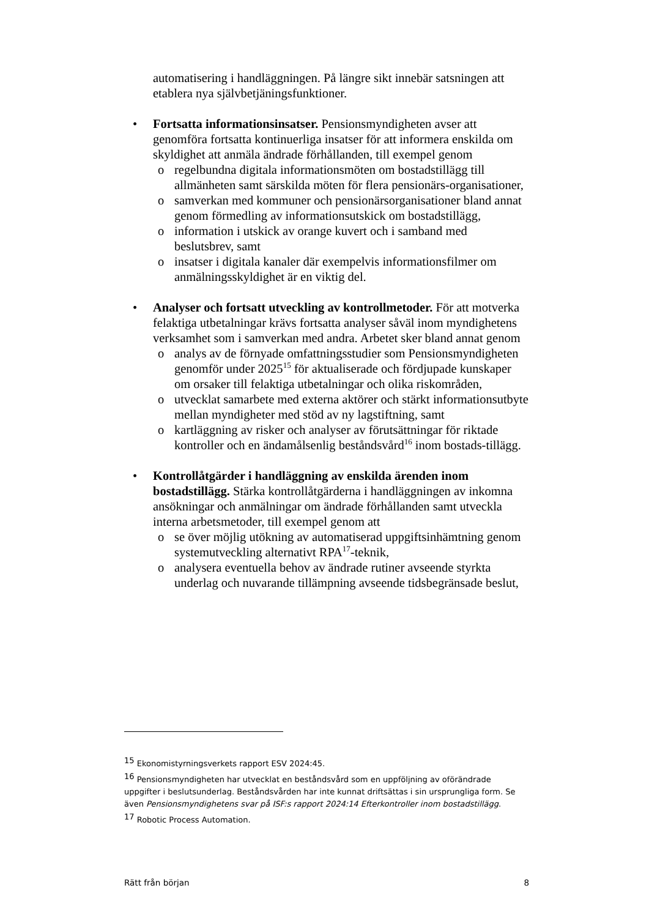automatisering i handläggningen. På längre sikt innebär satsningen att etablera nya självbetjäningsfunktioner.
• Fortsatta informationsinsatser. Pensionsmyndigheten avser att genomföra fortsatta kontinuerliga insatser för att informera enskilda om skyldighet att anmäla ändrade förhållanden, till exempel genom
o regelbundna digitala informationsmöten om bostadstillägg till allmänheten samt särskilda möten för flera pensionärs-organisationer,
o samverkan med kommuner och pensionärsorganisationer bland annat genom förmedling av informationsutskick om bostadstillägg,
o information i utskick av orange kuvert och i samband med beslutsbrev, samt
o insatser i digitala kanaler där exempelvis informationsfilmer om anmälningsskyldighet är en viktig del.
• Analyser och fortsatt utveckling av kontrollmetoder. För att motverka felaktiga utbetalningar krävs fortsatta analyser såväl inom myndighetens verksamhet som i samverkan med andra. Arbetet sker bland annat genom
o analys av de förnyade omfattningsstudier som Pensionsmyndigheten genomför under 2025<sup>15</sup> för aktualiserade och fördjupade kunskaper om orsaker till felaktiga utbetalningar och olika riskområden,
o utvecklat samarbete med externa aktörer och stärkt informationsutbyte mellan myndigheter med stöd av ny lagstiftning, samt
o kartläggning av risker och analyser av förutsättningar för riktade kontroller och en ändamålsenlig beståndsvård<sup>16</sup> inom bostads-tillägg.
• Kontrollåtgärder i handläggning av enskilda ärenden inom bostadstillägg. Stärka kontrollåtgärderna i handläggningen av inkomna ansökningar och anmälningar om ändrade förhållanden samt utveckla interna arbetsmetoder, till exempel genom att
o se över möjlig utökning av automatiserad uppgiftsinhämtning genom systemutveckling alternativt RPA<sup>17</sup>-teknik,
o analysera eventuella behov av ändrade rutiner avseende styrkta underlag och nuvarande tillämpning avseende tidsbegränsade beslut,
<sup>15</sup> Ekonomistyrningsverkets rapport ESV 2024:45.
<sup>16</sup> Pensionsmyndigheten har utvecklat en beståndsvård som en uppföljning av oförändrade uppgifter i beslutsunderlag. Beståndsvården har inte kunnat driftsättas i sin ursprungliga form. Se även Pensionsmyndighetens svar på ISF:s rapport 2024:14 Efterkontroller inom bostadstillägg.
<sup>17</sup> Robotic Process Automation.
Rätt från början 8